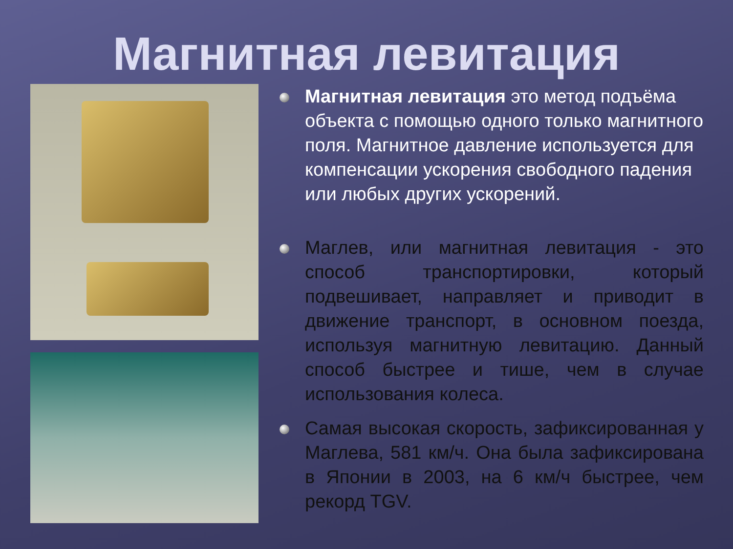Магнитная левитация
Магнитная левитация это метод подъёма объекта с помощью одного только магнитного поля. Магнитное давление используется для компенсации ускорения свободного падения или любых других ускорений.
Маглев, или магнитная левитация - это способ транспортировки, который подвешивает, направляет и приводит в движение транспорт, в основном поезда, используя магнитную левитацию. Данный способ быстрее и тише, чем в случае использования колеса.
Самая высокая скорость, зафиксированная у Маглева, 581 км/ч. Она была зафиксирована в Японии в 2003, на 6 км/ч быстрее, чем рекорд TGV.